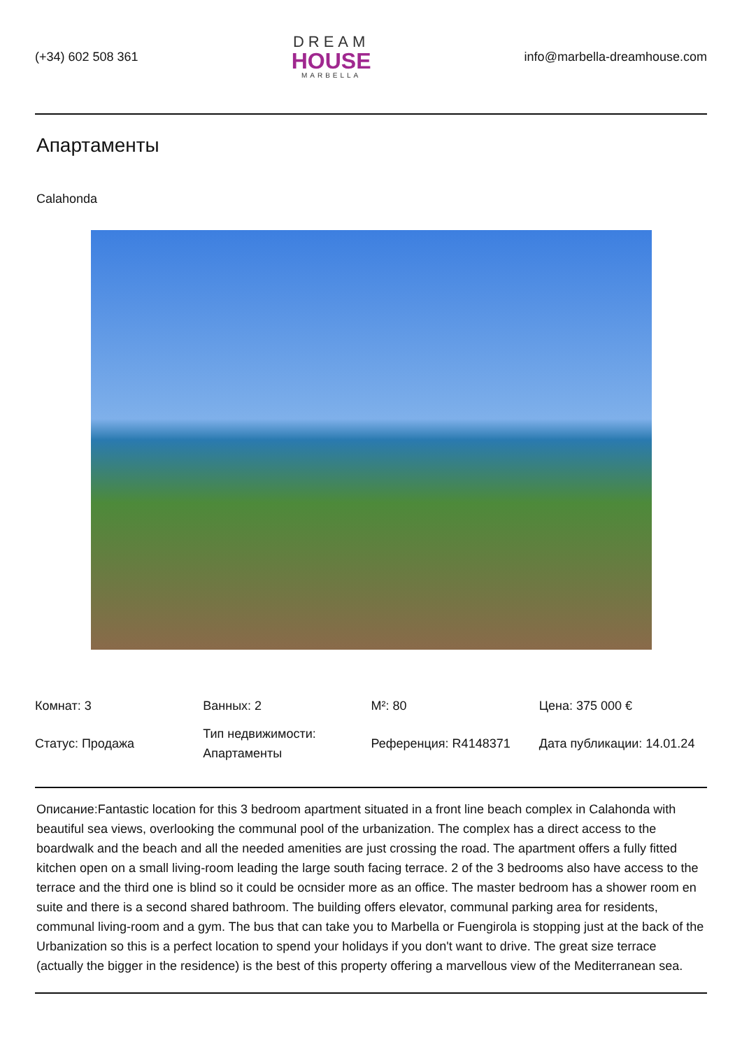(+34) 602 508 361
DREAM
HOUSE
MARBELLA
info@marbella-dreamhouse.com
Апартаменты
Calahonda
| Комнат: 3 | Ванных: 2 | M²: 80 | Цена: 375 000 € |
| Статус: Продажа | Тип недвижимости: Апартаменты | Референция: R4148371 | Дата публикации: 14.01.24 |
Описание:Fantastic location for this 3 bedroom apartment situated in a front line beach complex in Calahonda with beautiful sea views, overlooking the communal pool of the urbanization. The complex has a direct access to the boardwalk and the beach and all the needed amenities are just crossing the road. The apartment offers a fully fitted kitchen open on a small living-room leading the large south facing terrace. 2 of the 3 bedrooms also have access to the terrace and the third one is blind so it could be ocnsider more as an office. The master bedroom has a shower room en suite and there is a second shared bathroom. The building offers elevator, communal parking area for residents, communal living-room and a gym. The bus that can take you to Marbella or Fuengirola is stopping just at the back of the Urbanization so this is a perfect location to spend your holidays if you don't want to drive. The great size terrace (actually the bigger in the residence) is the best of this property offering a marvellous view of the Mediterranean sea.